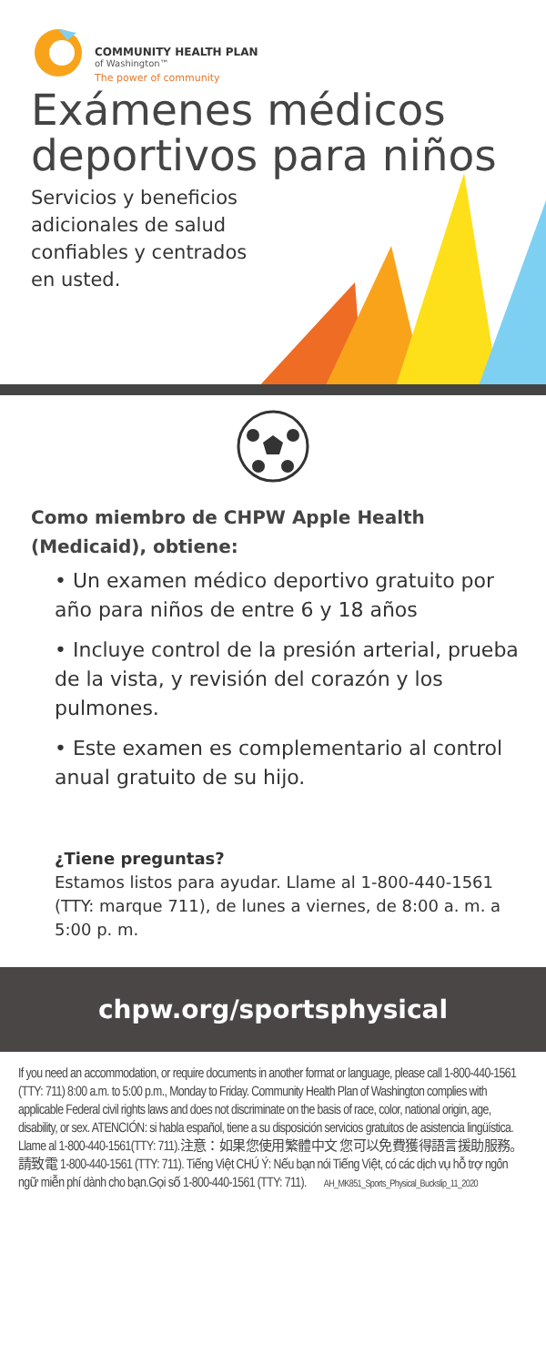COMMUNITY HEALTH PLAN
of Washington™
The power of community
Exámenes médicos deportivos para niños
Servicios y beneficios
adicionales de salud
confiables y centrados
en usted.
Como miembro de CHPW Apple Health (Medicaid), obtiene:
• Un examen médico deportivo gratuito por año para niños de entre 6 y 18 años
• Incluye control de la presión arterial, prueba de la vista, y revisión del corazón y los pulmones.
• Este examen es complementario al control anual gratuito de su hijo.
¿Tiene preguntas?
Estamos listos para ayudar. Llame al 1-800-440-1561 (TTY: marque 711), de lunes a viernes, de 8:00 a. m. a 5:00 p. m.
chpw.org/sportsphysical
If you need an accommodation, or require documents in another format or language, please call 1-800-440-1561 (TTY: 711) 8:00 a.m. to 5:00 p.m., Monday to Friday. Community Health Plan of Washington complies with applicable Federal civil rights laws and does not discriminate on the basis of race, color, national origin, age, disability, or sex. ATENCIÓN: si habla español, tiene a su disposición servicios gratuitos de asistencia lingüística. Llame al 1-800-440-1561(TTY: 711).注意：如果您使用繁體中文 您可以免費獲得語言援助服務。請致電 1-800-440-1561 (TTY: 711). Tiếng Việt CHÚ Ý: Nếu bạn nói Tiếng Việt, có các dịch vụ hỗ trợ ngôn ngữ miễn phí dành cho bạn.Gọi số 1-800-440-1561 (TTY: 711). AH_MK851_Sports_Physical_Buckslip_11_2020